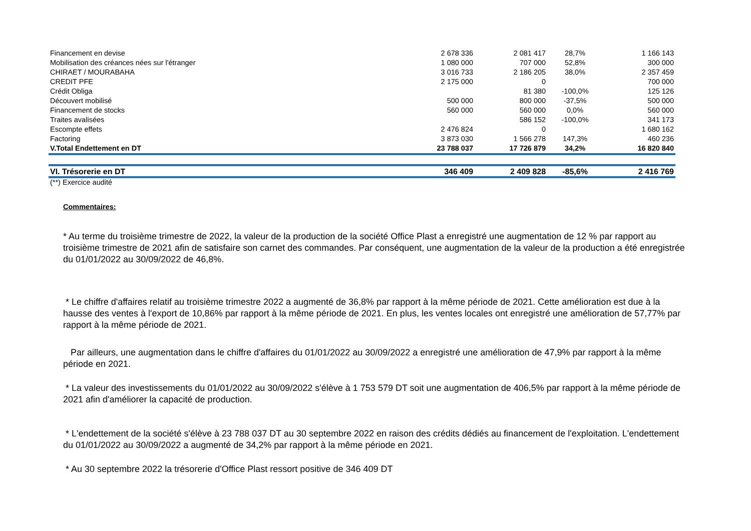| Financement en devise | 2 678 336 | 2 081 417 | 28,7% | 1 166 143 |
| Mobilisation des créances nées sur l'étranger | 1 080 000 | 707 000 | 52,8% | 300 000 |
| CHIRAET / MOURABAHA | 3 016 733 | 2 186 205 | 38,0% | 2 357 459 |
| CREDIT PFE | 2 175 000 | 0 | | 700 000 |
| Crédit Obliga | | 81 380 | -100,0% | 125 126 |
| Découvert mobilisé | 500 000 | 800 000 | -37,5% | 500 000 |
| Financement de stocks | 560 000 | 560 000 | 0,0% | 560 000 |
| Traites avalisées | | 586 152 | -100,0% | 341 173 |
| Escompte effets | 2 476 824 | 0 | | 1 680 162 |
| Factoring | 3 873 030 | 1 566 278 | 147,3% | 460 236 |
| V.Total Endettement en DT | 23 788 037 | 17 726 879 | 34,2% | 16 820 840 |
| VI. Trésorerie en DT | 346 409 | 2 409 828 | -85,6% | 2 416 769 |
(**) Exercice audité
Commentaires:
* Au terme du troisième trimestre de 2022, la valeur de la production de la société Office Plast a enregistré une augmentation de 12 % par rapport au troisième trimestre de 2021 afin de satisfaire son carnet des commandes. Par conséquent, une augmentation de la valeur de la production a été enregistrée du 01/01/2022 au 30/09/2022 de 46,8%.
* Le chiffre d'affaires relatif au troisième trimestre 2022 a augmenté de 36,8% par rapport à la même période de 2021. Cette amélioration est due à la hausse des ventes à l'export de 10,86% par rapport à la même période de 2021. En plus, les ventes locales ont enregistré une amélioration de 57,77% par rapport à la même période de 2021.
Par ailleurs, une augmentation dans le chiffre d'affaires du 01/01/2022 au 30/09/2022 a enregistré une amélioration de 47,9% par rapport à la même période en 2021.
* La valeur des investissements du 01/01/2022 au 30/09/2022 s'élève à 1 753 579 DT soit une augmentation de 406,5% par rapport à la même période de 2021 afin d'améliorer la capacité de production.
* L'endettement de la société s'élève à 23 788 037 DT au 30 septembre 2022 en raison des crédits dédiés au financement de l'exploitation. L'endettement du 01/01/2022 au 30/09/2022 a augmenté de 34,2% par rapport à la même période en 2021.
* Au 30 septembre 2022 la trésorerie d'Office Plast ressort positive de 346 409 DT